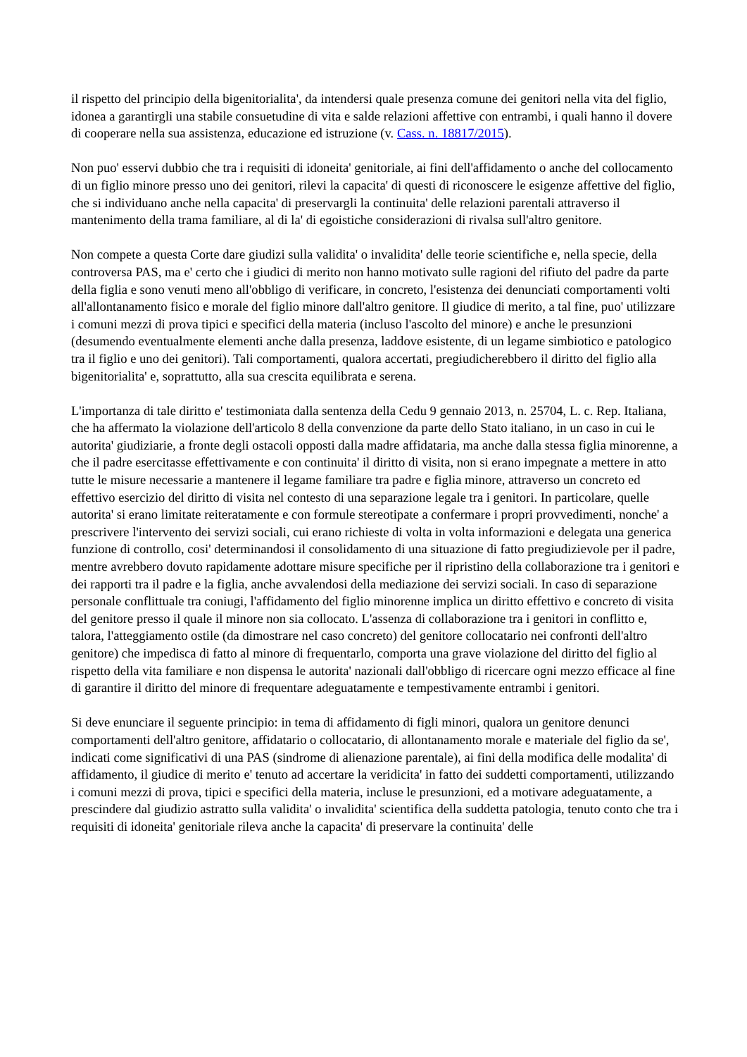il rispetto del principio della bigenitorialita', da intendersi quale presenza comune dei genitori nella vita del figlio, idonea a garantirgli una stabile consuetudine di vita e salde relazioni affettive con entrambi, i quali hanno il dovere di cooperare nella sua assistenza, educazione ed istruzione (v. Cass. n. 18817/2015).
Non puo' esservi dubbio che tra i requisiti di idoneita' genitoriale, ai fini dell'affidamento o anche del collocamento di un figlio minore presso uno dei genitori, rilevi la capacita' di questi di riconoscere le esigenze affettive del figlio, che si individuano anche nella capacita' di preservargli la continuita' delle relazioni parentali attraverso il mantenimento della trama familiare, al di la' di egoistiche considerazioni di rivalsa sull'altro genitore.
Non compete a questa Corte dare giudizi sulla validita' o invalidita' delle teorie scientifiche e, nella specie, della controversa PAS, ma e' certo che i giudici di merito non hanno motivato sulle ragioni del rifiuto del padre da parte della figlia e sono venuti meno all'obbligo di verificare, in concreto, l'esistenza dei denunciati comportamenti volti all'allontanamento fisico e morale del figlio minore dall'altro genitore. Il giudice di merito, a tal fine, puo' utilizzare i comuni mezzi di prova tipici e specifici della materia (incluso l'ascolto del minore) e anche le presunzioni (desumendo eventualmente elementi anche dalla presenza, laddove esistente, di un legame simbiotico e patologico tra il figlio e uno dei genitori). Tali comportamenti, qualora accertati, pregiudicherebbero il diritto del figlio alla bigenitorialita' e, soprattutto, alla sua crescita equilibrata e serena.
L'importanza di tale diritto e' testimoniata dalla sentenza della Cedu 9 gennaio 2013, n. 25704, L. c. Rep. Italiana, che ha affermato la violazione dell'articolo 8 della convenzione da parte dello Stato italiano, in un caso in cui le autorita' giudiziarie, a fronte degli ostacoli opposti dalla madre affidataria, ma anche dalla stessa figlia minorenne, a che il padre esercitasse effettivamente e con continuita' il diritto di visita, non si erano impegnate a mettere in atto tutte le misure necessarie a mantenere il legame familiare tra padre e figlia minore, attraverso un concreto ed effettivo esercizio del diritto di visita nel contesto di una separazione legale tra i genitori. In particolare, quelle autorita' si erano limitate reiteratamente e con formule stereotipate a confermare i propri provvedimenti, nonche' a prescrivere l'intervento dei servizi sociali, cui erano richieste di volta in volta informazioni e delegata una generica funzione di controllo, cosi' determinandosi il consolidamento di una situazione di fatto pregiudizievole per il padre, mentre avrebbero dovuto rapidamente adottare misure specifiche per il ripristino della collaborazione tra i genitori e dei rapporti tra il padre e la figlia, anche avvalendosi della mediazione dei servizi sociali. In caso di separazione personale conflittuale tra coniugi, l'affidamento del figlio minorenne implica un diritto effettivo e concreto di visita del genitore presso il quale il minore non sia collocato. L'assenza di collaborazione tra i genitori in conflitto e, talora, l'atteggiamento ostile (da dimostrare nel caso concreto) del genitore collocatario nei confronti dell'altro genitore) che impedisca di fatto al minore di frequentarlo, comporta una grave violazione del diritto del figlio al rispetto della vita familiare e non dispensa le autorita' nazionali dall'obbligo di ricercare ogni mezzo efficace al fine di garantire il diritto del minore di frequentare adeguatamente e tempestivamente entrambi i genitori.
Si deve enunciare il seguente principio: in tema di affidamento di figli minori, qualora un genitore denunci comportamenti dell'altro genitore, affidatario o collocatario, di allontanamento morale e materiale del figlio da se', indicati come significativi di una PAS (sindrome di alienazione parentale), ai fini della modifica delle modalita' di affidamento, il giudice di merito e' tenuto ad accertare la veridicita' in fatto dei suddetti comportamenti, utilizzando i comuni mezzi di prova, tipici e specifici della materia, incluse le presunzioni, ed a motivare adeguatamente, a prescindere dal giudizio astratto sulla validita' o invalidita' scientifica della suddetta patologia, tenuto conto che tra i requisiti di idoneita' genitoriale rileva anche la capacita' di preservare la continuita' delle